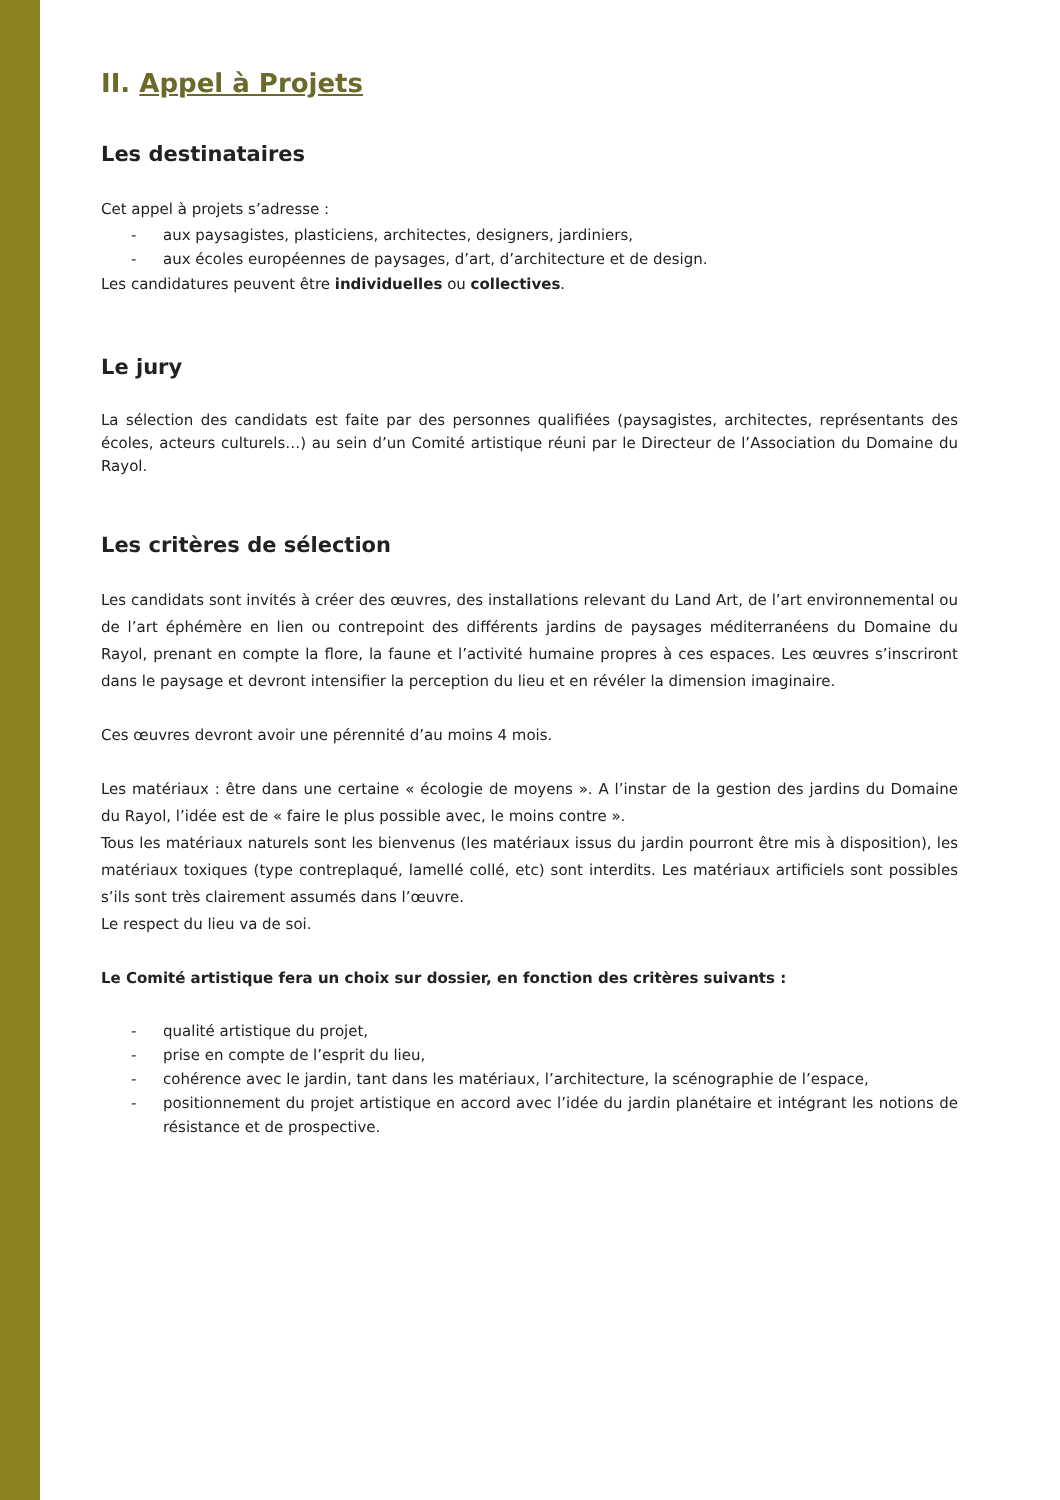II. Appel à Projets
Les destinataires
Cet appel à projets s’adresse :
- aux paysagistes, plasticiens, architectes, designers, jardiniers,
- aux écoles européennes de paysages, d’art, d’architecture et de design.
Les candidatures peuvent être individuelles ou collectives.
Le jury
La sélection des candidats est faite par des personnes qualifiées (paysagistes, architectes, représentants des écoles, acteurs culturels…) au sein d’un Comité artistique réuni par le Directeur de l’Association du Domaine du Rayol.
Les critères de sélection
Les candidats sont invités à créer des œuvres, des installations relevant du Land Art, de l’art environnemental ou de l’art éphémère en lien ou contrepoint des différents jardins de paysages méditerranéens du Domaine du Rayol, prenant en compte la flore, la faune et l’activité humaine propres à ces espaces. Les œuvres s’inscriront dans le paysage et devront intensifier la perception du lieu et en révéler la dimension imaginaire.
Ces œuvres devront avoir une pérennité d’au moins 4 mois.
Les matériaux : être dans une certaine « écologie de moyens ». A l’instar de la gestion des jardins du Domaine du Rayol, l’idée est de « faire le plus possible avec, le moins contre ».
Tous les matériaux naturels sont les bienvenus (les matériaux issus du jardin pourront être mis à disposition), les matériaux toxiques (type contreplaqué, lamellé collé, etc) sont interdits. Les matériaux artificiels sont possibles s’ils sont très clairement assumés dans l’œuvre.
Le respect du lieu va de soi.
Le Comité artistique fera un choix sur dossier, en fonction des critères suivants :
- qualité artistique du projet,
- prise en compte de l’esprit du lieu,
- cohérence avec le jardin, tant dans les matériaux, l’architecture, la scénographie de l’espace,
- positionnement du projet artistique en accord avec l’idée du jardin planétaire et intégrant les notions de résistance et de prospective.